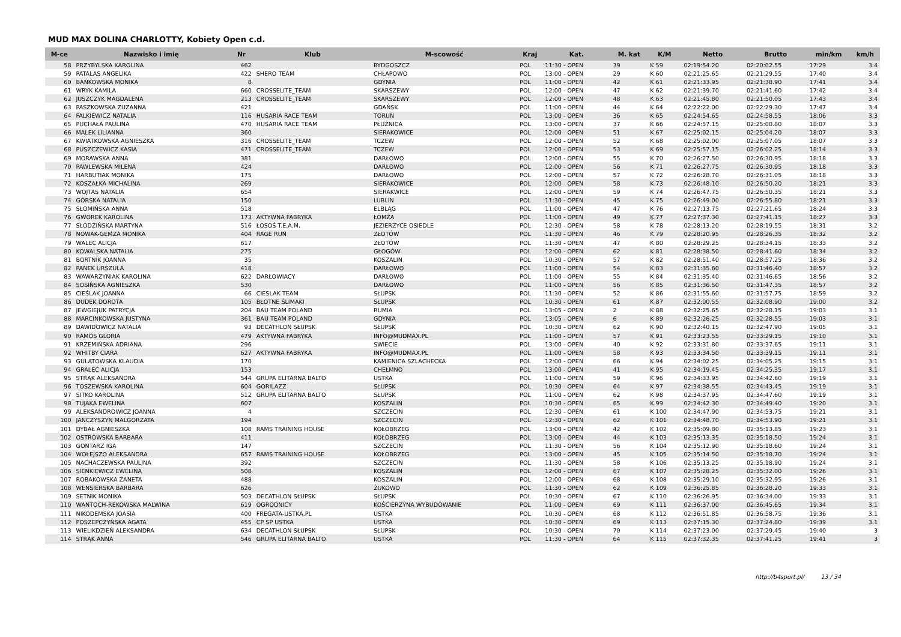MUD MAX DOLINA CHARLOTTY, Kobiety Open c.d.
| M-ce | Nazwisko i imię | Nr | Klub | M-scowość | Kraj | Kat. | M. kat | K/M | Netto | Brutto | min/km | km/h |
| --- | --- | --- | --- | --- | --- | --- | --- | --- | --- | --- | --- | --- |
| 58 | PRZYBYLSKA KAROLINA | 462 | | BYDGOSZCZ | POL | 11:30 - OPEN | 39 | K 59 | 02:19:54.20 | 02:20:02.55 | 17:29 | 3.4 |
| 59 | PATALAS ANGELIKA | 422 | SHERO TEAM | CHŁAPOWO | POL | 13:00 - OPEN | 29 | K 60 | 02:21:25.65 | 02:21:29.55 | 17:40 | 3.4 |
| 60 | BAŃKOWSKA MONIKA | 8 | | GDYNIA | POL | 11:00 - OPEN | 42 | K 61 | 02:21:33.95 | 02:21:38.90 | 17:41 | 3.4 |
| 61 | WRYK KAMILA | 660 | CROSSELITE_TEAM | SKARSZEWY | POL | 12:00 - OPEN | 47 | K 62 | 02:21:39.70 | 02:21:41.60 | 17:42 | 3.4 |
| 62 | JUSZCZYK MAGDALENA | 213 | CROSSELITE_TEAM | SKARSZEWY | POL | 12:00 - OPEN | 48 | K 63 | 02:21:45.80 | 02:21:50.05 | 17:43 | 3.4 |
| 63 | PASZKOWSKA ZUZANNA | 421 | | GDAŃSK | POL | 11:00 - OPEN | 44 | K 64 | 02:22:22.00 | 02:22:29.30 | 17:47 | 3.4 |
| 64 | FALKIEWICZ NATALIA | 116 | HUSARIA RACE TEAM | TORUŃ | POL | 13:00 - OPEN | 36 | K 65 | 02:24:54.65 | 02:24:58.55 | 18:06 | 3.3 |
| 65 | PUCHAŁA PAULINA | 470 | HUSARIA RACE TEAM | PŁUŻNICA | POL | 13:00 - OPEN | 37 | K 66 | 02:24:57.15 | 02:25:00.80 | 18:07 | 3.3 |
| 66 | MALEK LILIANNA | 360 | | SIERAKOWICE | POL | 12:00 - OPEN | 51 | K 67 | 02:25:02.15 | 02:25:04.20 | 18:07 | 3.3 |
| 67 | KWIATKOWSKA AGNIESZKA | 316 | CROSSELITE_TEAM | TCZEW | POL | 12:00 - OPEN | 52 | K 68 | 02:25:02.00 | 02:25:07.05 | 18:07 | 3.3 |
| 68 | PUSZCZEWICZ KASIA | 471 | CROSSELITE_TEAM | TCZEW | POL | 12:00 - OPEN | 53 | K 69 | 02:25:57.15 | 02:26:02.25 | 18:14 | 3.3 |
| 69 | MORAWSKA ANNA | 381 | | DARŁOWO | POL | 12:00 - OPEN | 55 | K 70 | 02:26:27.50 | 02:26:30.95 | 18:18 | 3.3 |
| 70 | PAWLEWSKA MILENA | 424 | | DARŁOWO | POL | 12:00 - OPEN | 56 | K 71 | 02:26:27.75 | 02:26:30.95 | 18:18 | 3.3 |
| 71 | HARBUTIAK MONIKA | 175 | | DARŁOWO | POL | 12:00 - OPEN | 57 | K 72 | 02:26:28.70 | 02:26:31.05 | 18:18 | 3.3 |
| 72 | KOSZAŁKA MICHALINA | 269 | | SIERAKOWICE | POL | 12:00 - OPEN | 58 | K 73 | 02:26:48.10 | 02:26:50.20 | 18:21 | 3.3 |
| 73 | WOJTAS NATALIA | 654 | | SIERAKWICE | POL | 12:00 - OPEN | 59 | K 74 | 02:26:47.75 | 02:26:50.35 | 18:21 | 3.3 |
| 74 | GÓRSKA NATALIA | 150 | | LUBLIN | POL | 11:30 - OPEN | 45 | K 75 | 02:26:49.00 | 02:26:55.80 | 18:21 | 3.3 |
| 75 | SŁOMIŃSKA ANNA | 518 | | ELBLĄG | POL | 11:00 - OPEN | 47 | K 76 | 02:27:13.75 | 02:27:21.65 | 18:24 | 3.3 |
| 76 | GWOREK KAROLINA | 173 | AKTYWNA FABRYKA | ŁOMŻA | POL | 11:00 - OPEN | 49 | K 77 | 02:27:37.30 | 02:27:41.15 | 18:27 | 3.3 |
| 77 | SŁODZIŃSKA MARTYNA | 516 | ŁOSOŚ T.E.A.M. | JEZIERZYCE OSIEDLE | POL | 12:30 - OPEN | 58 | K 78 | 02:28:13.20 | 02:28:19.55 | 18:31 | 3.2 |
| 78 | NOWAK-GEMZA MONIKA | 404 | RAGE RUN | ZŁOTÓW | POL | 11:30 - OPEN | 46 | K 79 | 02:28:20.95 | 02:28:26.35 | 18:32 | 3.2 |
| 79 | WALEC ALICJA | 617 | | ZŁOTÓW | POL | 11:30 - OPEN | 47 | K 80 | 02:28:29.25 | 02:28:34.15 | 18:33 | 3.2 |
| 80 | KOWALSKA NATALIA | 275 | | GŁOGÓW | POL | 12:00 - OPEN | 62 | K 81 | 02:28:38.50 | 02:28:41.60 | 18:34 | 3.2 |
| 81 | BORTNIK JOANNA | 35 | | KOSZALIN | POL | 10:30 - OPEN | 57 | K 82 | 02:28:51.40 | 02:28:57.25 | 18:36 | 3.2 |
| 82 | PANEK URSZULA | 418 | | DARŁOWO | POL | 11:00 - OPEN | 54 | K 83 | 02:31:35.60 | 02:31:46.40 | 18:57 | 3.2 |
| 83 | WAWARZYNIAK KAROLINA | 622 | DARŁOWIACY | DARŁOWO | POL | 11:00 - OPEN | 55 | K 84 | 02:31:35.40 | 02:31:46.65 | 18:56 | 3.2 |
| 84 | SOSIŃSKA AGNIESZKA | 530 | | DARŁOWO | POL | 11:00 - OPEN | 56 | K 85 | 02:31:36.50 | 02:31:47.35 | 18:57 | 3.2 |
| 85 | CIEŚLAK JOANNA | 66 | CIESLAK TEAM | SŁUPSK | POL | 11:30 - OPEN | 52 | K 86 | 02:31:55.60 | 02:31:57.75 | 18:59 | 3.2 |
| 86 | DUDEK DOROTA | 105 | BŁOTNE ŚLIMAKI | SŁUPSK | POL | 10:30 - OPEN | 61 | K 87 | 02:32:00.55 | 02:32:08.90 | 19:00 | 3.2 |
| 87 | JEWGIEJUK PATRYCJA | 204 | BAU TEAM POLAND | RUMIA | POL | 13:05 - OPEN | 2 | K 88 | 02:32:25.65 | 02:32:28.15 | 19:03 | 3.1 |
| 88 | MARCINKOWSKA JUSTYNA | 361 | BAU TEAM POLAND | GDYNIA | POL | 13:05 - OPEN | 6 | K 89 | 02:32:26.25 | 02:32:28.55 | 19:03 | 3.1 |
| 89 | DAWIDOWICZ NATALIA | 93 | DECATHLON SŁUPSK | SŁUPSK | POL | 10:30 - OPEN | 62 | K 90 | 02:32:40.15 | 02:32:47.90 | 19:05 | 3.1 |
| 90 | RAMOS GLORIA | 479 | AKTYWNA FABRYKA | INFO@MUDMAX.PL | POL | 11:00 - OPEN | 57 | K 91 | 02:33:23.55 | 02:33:29.15 | 19:10 | 3.1 |
| 91 | KRZEMIŃSKA ADRIANA | 296 | | SWIECIE | POL | 13:00 - OPEN | 40 | K 92 | 02:33:31.80 | 02:33:37.65 | 19:11 | 3.1 |
| 92 | WHITBY CIARA | 627 | AKTYWNA FABRYKA | INFO@MUDMAX.PL | POL | 11:00 - OPEN | 58 | K 93 | 02:33:34.50 | 02:33:39.15 | 19:11 | 3.1 |
| 93 | GULATOWSKA KLAUDIA | 170 | | KAMIENICA SZLACHECKA | POL | 12:00 - OPEN | 66 | K 94 | 02:34:02.25 | 02:34:05.25 | 19:15 | 3.1 |
| 94 | GRALEC ALICJA | 153 | | CHEŁMNO | POL | 13:00 - OPEN | 41 | K 95 | 02:34:19.45 | 02:34:25.35 | 19:17 | 3.1 |
| 95 | STRĄK ALEKSANDRA | 544 | GRUPA ELITARNA BALTO | USTKA | POL | 11:00 - OPEN | 59 | K 96 | 02:34:33.95 | 02:34:42.60 | 19:19 | 3.1 |
| 96 | TOSZEWSKA KAROLINA | 604 | GORILAZZ | SŁUPSK | POL | 10:30 - OPEN | 64 | K 97 | 02:34:38.55 | 02:34:43.45 | 19:19 | 3.1 |
| 97 | SITKO KAROLINA | 512 | GRUPA ELITARNA BALTO | SŁUPSK | POL | 11:00 - OPEN | 62 | K 98 | 02:34:37.95 | 02:34:47.60 | 19:19 | 3.1 |
| 98 | TUJAKA EWELINA | 607 | | KOSZALIN | POL | 10:30 - OPEN | 65 | K 99 | 02:34:42.30 | 02:34:49.40 | 19:20 | 3.1 |
| 99 | ALEKSANDROWICZ JOANNA | 4 | | SZCZECIN | POL | 12:30 - OPEN | 61 | K 100 | 02:34:47.90 | 02:34:53.75 | 19:21 | 3.1 |
| 100 | JANCZYSZYN MALGORZATA | 194 | | SZCZECIN | POL | 12:30 - OPEN | 62 | K 101 | 02:34:48.70 | 02:34:53.90 | 19:21 | 3.1 |
| 101 | DYBAŁ AGNIESZKA | 108 | RAMS TRAINING HOUSE | KOŁOBRZEG | POL | 13:00 - OPEN | 42 | K 102 | 02:35:09.80 | 02:35:13.85 | 19:23 | 3.1 |
| 102 | OSTROWSKA BARBARA | 411 | | KOŁOBRZEG | POL | 13:00 - OPEN | 44 | K 103 | 02:35:13.35 | 02:35:18.50 | 19:24 | 3.1 |
| 103 | GONTARZ IGA | 147 | | SZCZECIN | POL | 11:30 - OPEN | 56 | K 104 | 02:35:12.90 | 02:35:18.60 | 19:24 | 3.1 |
| 104 | WOŁEJSZO ALEKSANDRA | 657 | RAMS TRAINING HOUSE | KOŁOBRZEG | POL | 13:00 - OPEN | 45 | K 105 | 02:35:14.50 | 02:35:18.70 | 19:24 | 3.1 |
| 105 | NACHACZEWSKA PAULINA | 392 | | SZCZECIN | POL | 11:30 - OPEN | 58 | K 106 | 02:35:13.25 | 02:35:18.90 | 19:24 | 3.1 |
| 106 | SIENKIEWICZ EWELINA | 508 | | KOSZALIN | POL | 12:00 - OPEN | 67 | K 107 | 02:35:28.25 | 02:35:32.00 | 19:26 | 3.1 |
| 107 | ROBAKOWSKA ŻANETA | 488 | | KOSZALIN | POL | 12:00 - OPEN | 68 | K 108 | 02:35:29.10 | 02:35:32.95 | 19:26 | 3.1 |
| 108 | WENSIERSKA BARBARA | 626 | | ŻUKOWO | POL | 11:30 - OPEN | 62 | K 109 | 02:36:25.85 | 02:36:28.20 | 19:33 | 3.1 |
| 109 | SETNIK MONIKA | 503 | DECATHLON SŁUPSK | SŁUPSK | POL | 10:30 - OPEN | 67 | K 110 | 02:36:26.95 | 02:36:34.00 | 19:33 | 3.1 |
| 110 | WANTOCH-REKOWSKA MALWINA | 619 | OGRODNICY | KOŚCIERZYNA WYBUDOWANIE | POL | 11:00 - OPEN | 69 | K 111 | 02:36:37.00 | 02:36:45.65 | 19:34 | 3.1 |
| 111 | NIKODEMSKA JOASIA | 400 | FREGATA-USTKA.PL | USTKA | POL | 10:30 - OPEN | 68 | K 112 | 02:36:51.85 | 02:36:58.75 | 19:36 | 3.1 |
| 112 | POSZEPCZYŃSKA AGATA | 455 | CP SP USTKA | USTKA | POL | 10:30 - OPEN | 69 | K 113 | 02:37:15.30 | 02:37:24.80 | 19:39 | 3.1 |
| 113 | WIELIKDZIEŃ ALEKSANDRA | 634 | DECATHLON SŁUPSK | SŁUPSK | POL | 10:30 - OPEN | 70 | K 114 | 02:37:23.00 | 02:37:29.45 | 19:40 | 3 |
| 114 | STRĄK ANNA | 546 | GRUPA ELITARNA BALTO | USTKA | POL | 11:30 - OPEN | 64 | K 115 | 02:37:32.35 | 02:37:41.25 | 19:41 | 3 |
http://b4sport.pl/ 13 / 34